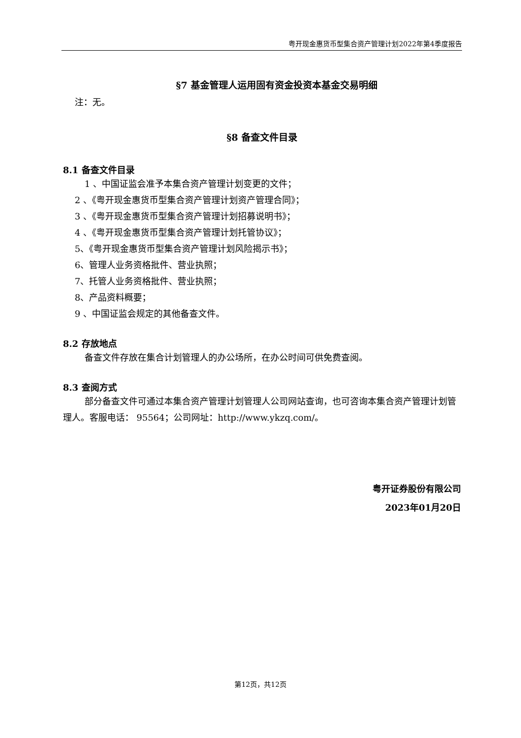粤开现金惠货币型集合资产管理计划2022年第4季度报告
§7 基金管理人运用固有资金投资本基金交易明细
注：无。
§8 备查文件目录
8.1 备查文件目录
1 、中国证监会准予本集合资产管理计划变更的文件；
2 、《粤开现金惠货币型集合资产管理计划资产管理合同》；
3 、《粤开现金惠货币型集合资产管理计划招募说明书》；
4 、《粤开现金惠货币型集合资产管理计划托管协议》；
5、《粤开现金惠货币型集合资产管理计划风险揭示书》；
6、管理人业务资格批件、营业执照；
7、托管人业务资格批件、营业执照；
8、产品资料概要；
9 、中国证监会规定的其他备查文件。
8.2 存放地点
备查文件存放在集合计划管理人的办公场所，在办公时间可供免费查阅。
8.3 查阅方式
部分备查文件可通过本集合资产管理计划管理人公司网站查询，也可咨询本集合资产管理计划管理人。客服电话： 95564；公司网址：http://www.ykzq.com/。
粤开证券股份有限公司
2023年01月20日
第12页，共12页